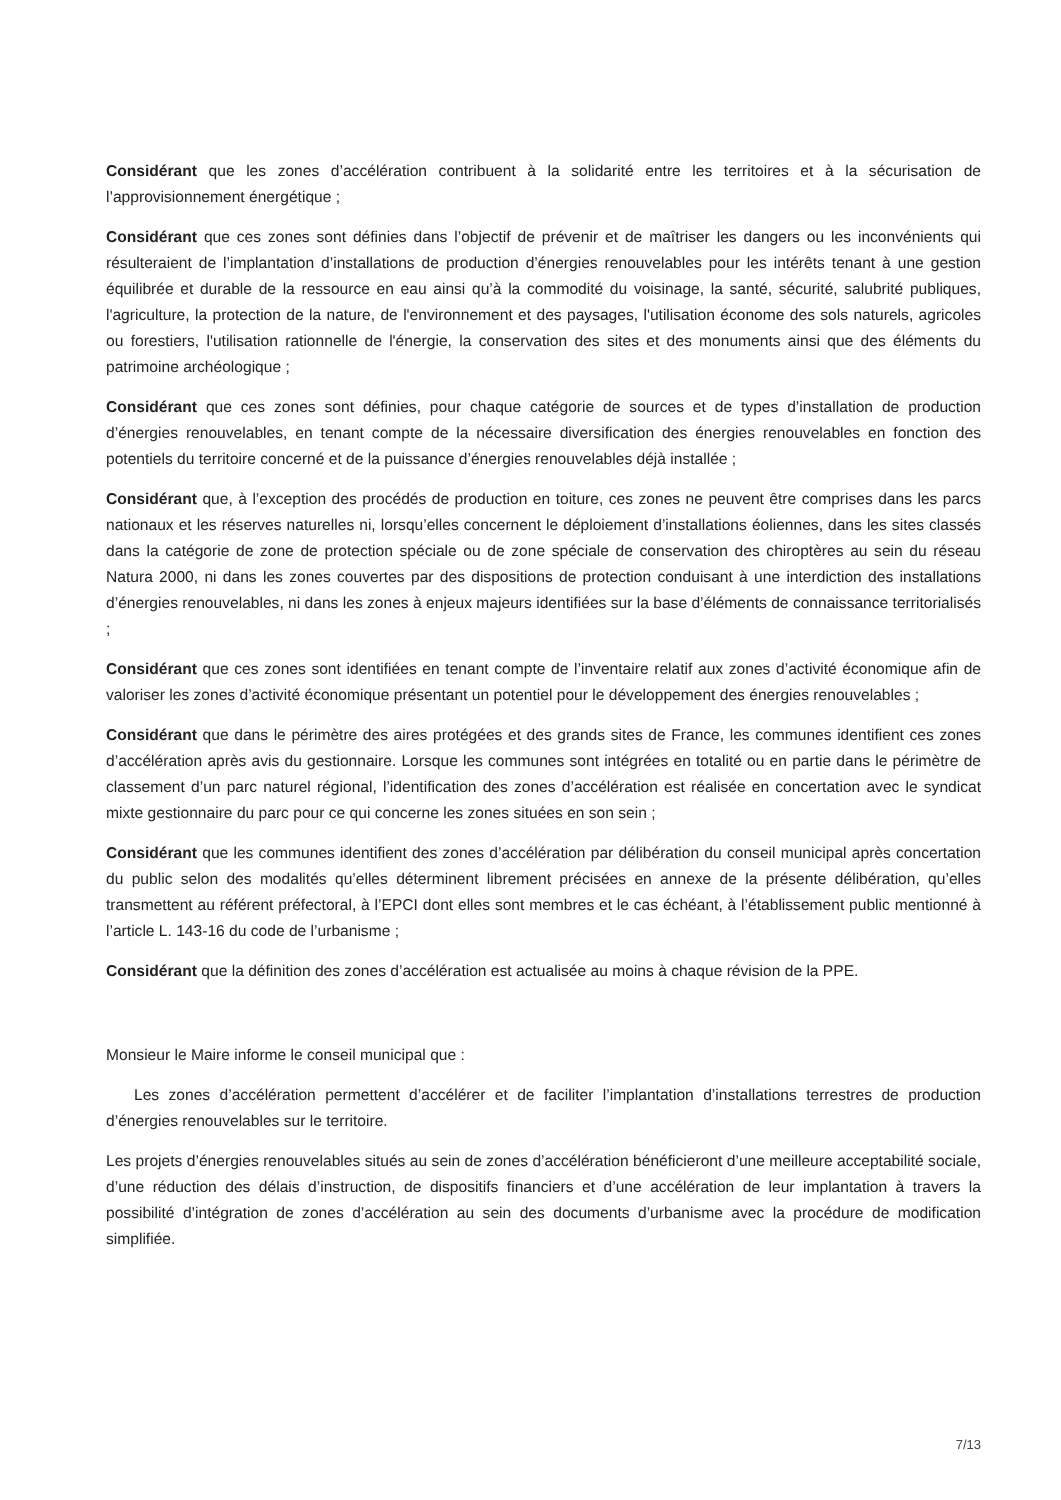Considérant que les zones d’accélération contribuent à la solidarité entre les territoires et à la sécurisation de l’approvisionnement énergétique ;
Considérant que ces zones sont définies dans l’objectif de prévenir et de maîtriser les dangers ou les inconvénients qui résulteraient de l’implantation d’installations de production d’énergies renouvelables pour les intérêts tenant à une gestion équilibrée et durable de la ressource en eau ainsi qu’à la commodité du voisinage, la santé, sécurité, salubrité publiques, l'agriculture, la protection de la nature, de l'environnement et des paysages, l'utilisation économe des sols naturels, agricoles ou forestiers, l'utilisation rationnelle de l'énergie, la conservation des sites et des monuments ainsi que des éléments du patrimoine archéologique ;
Considérant que ces zones sont définies, pour chaque catégorie de sources et de types d’installation de production d’énergies renouvelables, en tenant compte de la nécessaire diversification des énergies renouvelables en fonction des potentiels du territoire concerné et de la puissance d’énergies renouvelables déjà installée ;
Considérant que, à l’exception des procédés de production en toiture, ces zones ne peuvent être comprises dans les parcs nationaux et les réserves naturelles ni, lorsqu’elles concernent le déploiement d’installations éoliennes, dans les sites classés dans la catégorie de zone de protection spéciale ou de zone spéciale de conservation des chiroptères au sein du réseau Natura 2000, ni dans les zones couvertes par des dispositions de protection conduisant à une interdiction des installations d’énergies renouvelables, ni dans les zones à enjeux majeurs identifiées sur la base d’éléments de connaissance territorialisés ;
Considérant que ces zones sont identifiées en tenant compte de l’inventaire relatif aux zones d’activité économique afin de valoriser les zones d’activité économique présentant un potentiel pour le développement des énergies renouvelables ;
Considérant que dans le périmètre des aires protégées et des grands sites de France, les communes identifient ces zones d’accélération après avis du gestionnaire. Lorsque les communes sont intégrées en totalité ou en partie dans le périmètre de classement d’un parc naturel régional, l’identification des zones d’accélération est réalisée en concertation avec le syndicat mixte gestionnaire du parc pour ce qui concerne les zones situées en son sein ;
Considérant que les communes identifient des zones d’accélération par délibération du conseil municipal après concertation du public selon des modalités qu’elles déterminent librement précisées en annexe de la présente délibération, qu’elles transmettent au référent préfectoral, à l’EPCI dont elles sont membres et le cas échéant, à l’établissement public mentionné à l’article L. 143-16 du code de l’urbanisme ;
Considérant que la définition des zones d’accélération est actualisée au moins à chaque révision de la PPE.
Monsieur le Maire informe le conseil municipal que :
Les zones d’accélération permettent d’accélérer et de faciliter l’implantation d’installations terrestres de production d’énergies renouvelables sur le territoire.
Les projets d’énergies renouvelables situés au sein de zones d’accélération bénéficieront d’une meilleure acceptabilité sociale, d’une réduction des délais d’instruction, de dispositifs financiers et d’une accélération de leur implantation à travers la possibilité d’intégration de zones d’accélération au sein des documents d’urbanisme avec la procédure de modification simplifiée.
7/13